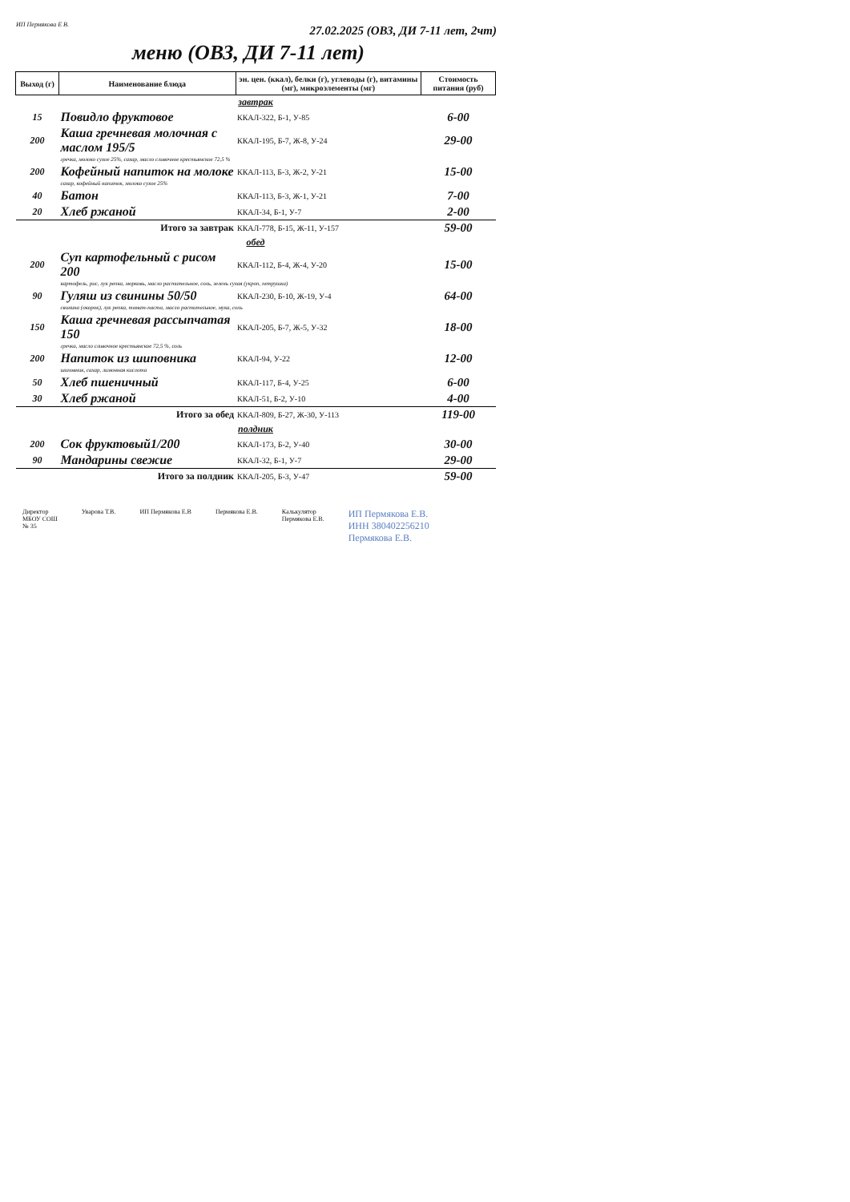ИП Пермякова Е В. 27.02.2025 (ОВЗ, ДИ 7-11 лет, 2чт)
меню (ОВЗ, ДИ 7-11 лет)
| Выход (г) | Наименование блюда | эн. цен. (ккал), белки (г), углеводы (г), витамины (мг), микроэлементы (мг) | Стоимость питания (руб) |
| --- | --- | --- | --- |
| завтрак | | | |
| 15 | Повидло фруктовое | ККАЛ-322, Б-1, У-85 | 6-00 |
| 200 | Каша гречневая молочная с маслом 195/5 | ККАЛ-195, Б-7, Ж-8, У-24 | 29-00 |
| | гречка, молоко сухое 25%, сахар, масло сливочное крестьянское 72,5 % | | |
| 200 | Кофейный напиток на молоке | ККАЛ-113, Б-3, Ж-2, У-21 | 15-00 |
| | сахар, кофейный напиток, молоко сухое 25% | | |
| 40 | Батон | ККАЛ-113, Б-3, Ж-1, У-21 | 7-00 |
| 20 | Хлеб ржаной | ККАЛ-34, Б-1, У-7 | 2-00 |
| Итого за завтрак | | ККАЛ-778, Б-15, Ж-11, У-157 | 59-00 |
| обед | | | |
| 200 | Суп картофельный с рисом 200 | ККАЛ-112, Б-4, Ж-4, У-20 | 15-00 |
| | картофель, рис, лук репка, морковь, масло растительное, соль, зелень сухая (укроп, петрушка) | | |
| 90 | Гуляш из свинины 50/50 | ККАЛ-230, Б-10, Ж-19, У-4 | 64-00 |
| | свинина (окорок), лук репка, томат-паста, масло растительное, мука, соль | | |
| 150 | Каша гречневая рассыпчатая 150 | ККАЛ-205, Б-7, Ж-5, У-32 | 18-00 |
| | гречка, масло сливочное крестьянское 72,5 %, соль | | |
| 200 | Напиток из шиповника | ККАЛ-94, У-22 | 12-00 |
| | шиповник, сахар, лимонная кислота | | |
| 50 | Хлеб пшеничный | ККАЛ-117, Б-4, У-25 | 6-00 |
| 30 | Хлеб ржаной | ККАЛ-51, Б-2, У-10 | 4-00 |
| Итого за обед | | ККАЛ-809, Б-27, Ж-30, У-113 | 119-00 |
| полдник | | | |
| 200 | Сок фруктовый1/200 | ККАЛ-173, Б-2, У-40 | 30-00 |
| 90 | Мандарины свежие | ККАЛ-32, Б-1, У-7 | 29-00 |
| Итого за полдник | | ККАЛ-205, Б-3, У-47 | 59-00 |
Директор
МБОУ СОШ
№ 35 Уварова Т.В. ИП Пермякова Е.В Пермякова Е.В. Калькулятор
Пермякова Е.В. ИП Пермякова Е.В.
ИНН 380402256210
Пермякова Е.В.